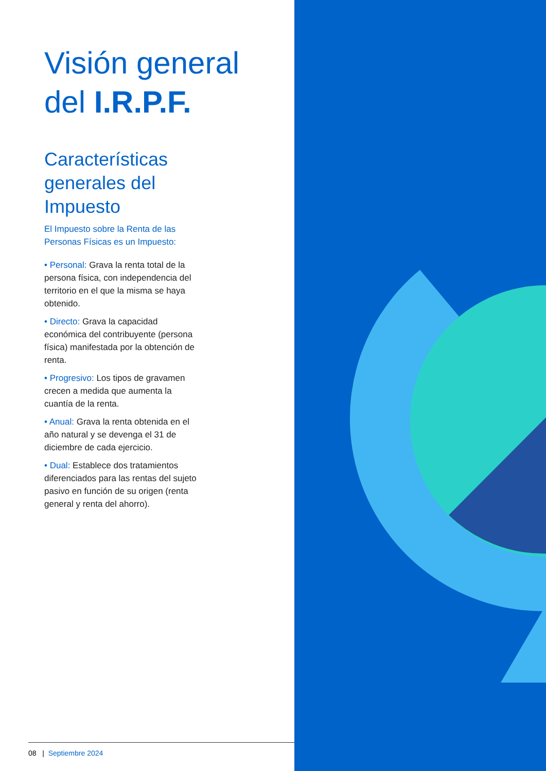Visión general
del I.R.P.F.
Características
generales del
Impuesto
El Impuesto sobre la Renta de las
Personas Físicas es un Impuesto:
• Personal: Grava la renta total de la persona física, con independencia del territorio en el que la misma se haya obtenido.
• Directo: Grava la capacidad económica del contribuyente (persona física) manifestada por la obtención de renta.
• Progresivo: Los tipos de gravamen crecen a medida que aumenta la cuantía de la renta.
• Anual: Grava la renta obtenida en el año natural y se devenga el 31 de diciembre de cada ejercicio.
• Dual: Establece dos tratamientos diferenciados para las rentas del sujeto pasivo en función de su origen (renta general y renta del ahorro).
08 | Septiembre 2024